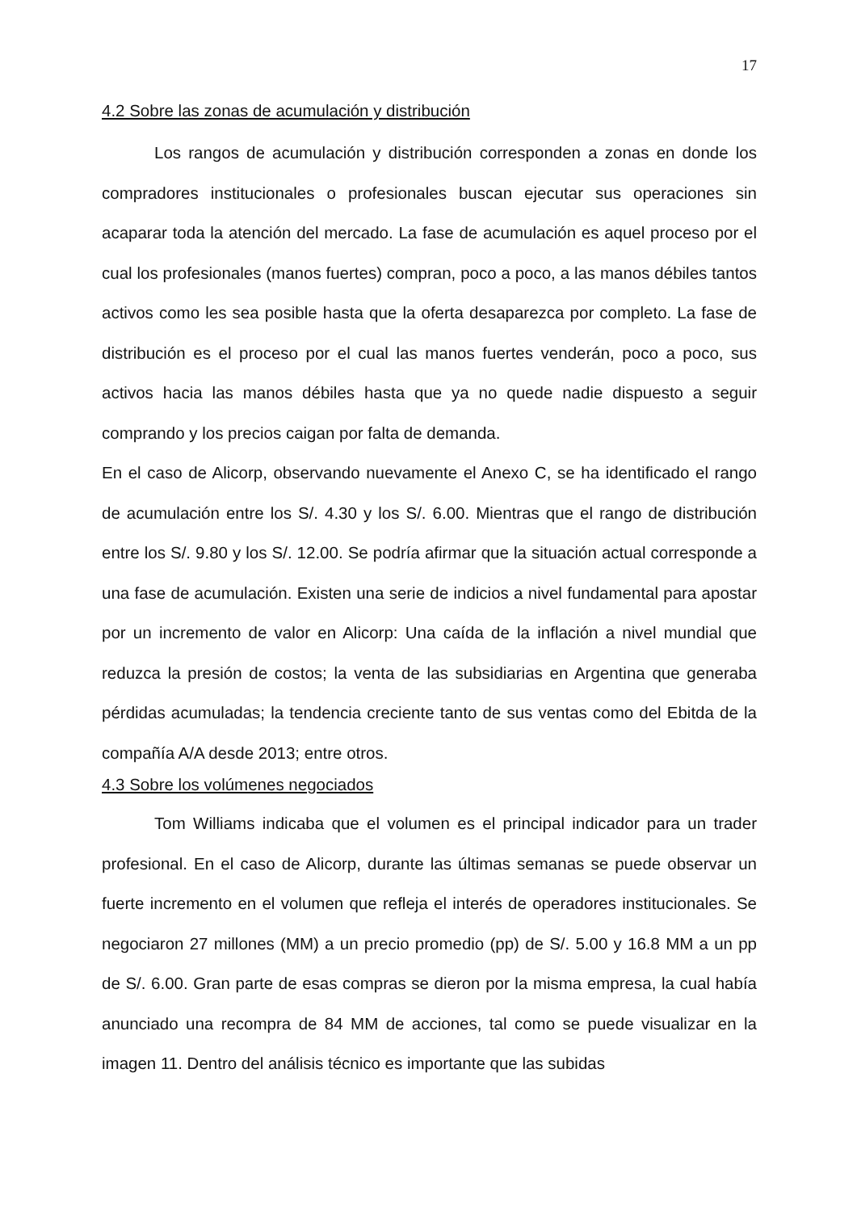17
4.2 Sobre las zonas de acumulación y distribución
Los rangos de acumulación y distribución corresponden a zonas en donde los compradores institucionales o profesionales buscan ejecutar sus operaciones sin acaparar toda la atención del mercado. La fase de acumulación es aquel proceso por el cual los profesionales (manos fuertes) compran, poco a poco, a las manos débiles tantos activos como les sea posible hasta que la oferta desaparezca por completo. La fase de distribución es el proceso por el cual las manos fuertes venderán, poco a poco, sus activos hacia las manos débiles hasta que ya no quede nadie dispuesto a seguir comprando y los precios caigan por falta de demanda.
En el caso de Alicorp, observando nuevamente el Anexo C, se ha identificado el rango de acumulación entre los S/. 4.30 y los S/. 6.00. Mientras que el rango de distribución entre los S/. 9.80 y los S/. 12.00. Se podría afirmar que la situación actual corresponde a una fase de acumulación. Existen una serie de indicios a nivel fundamental para apostar por un incremento de valor en Alicorp: Una caída de la inflación a nivel mundial que reduzca la presión de costos; la venta de las subsidiarias en Argentina que generaba pérdidas acumuladas; la tendencia creciente tanto de sus ventas como del Ebitda de la compañía A/A desde 2013; entre otros.
4.3 Sobre los volúmenes negociados
Tom Williams indicaba que el volumen es el principal indicador para un trader profesional. En el caso de Alicorp, durante las últimas semanas se puede observar un fuerte incremento en el volumen que refleja el interés de operadores institucionales. Se negociaron 27 millones (MM) a un precio promedio (pp) de S/. 5.00 y 16.8 MM a un pp de S/. 6.00. Gran parte de esas compras se dieron por la misma empresa, la cual había anunciado una recompra de 84 MM de acciones, tal como se puede visualizar en la imagen 11. Dentro del análisis técnico es importante que las subidas